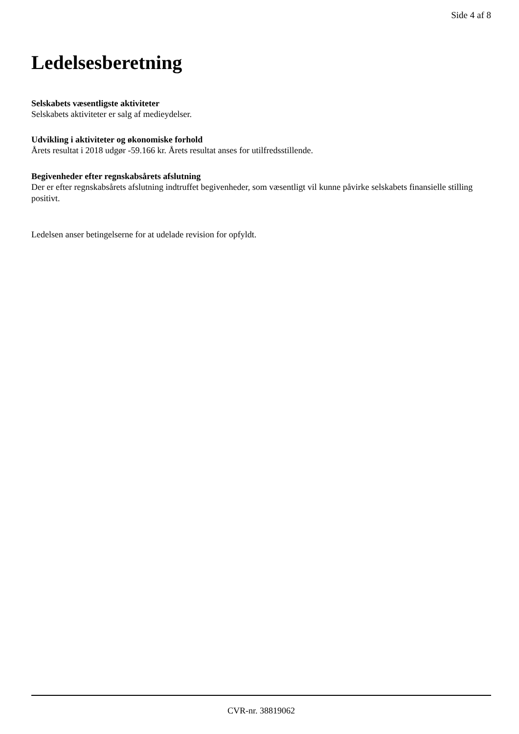Side 4 af 8
Ledelsesberetning
Selskabets væsentligste aktiviteter
Selskabets aktiviteter er salg af medieydelser.
Udvikling i aktiviteter og økonomiske forhold
Årets resultat i 2018 udgør -59.166 kr. Årets resultat anses for utilfredsstillende.
Begivenheder efter regnskabsårets afslutning
Der er efter regnskabsårets afslutning indtruffet begivenheder, som væsentligt vil kunne påvirke selskabets finansielle stilling positivt.
Ledelsen anser betingelserne for at udelade revision for opfyldt.
CVR-nr. 38819062